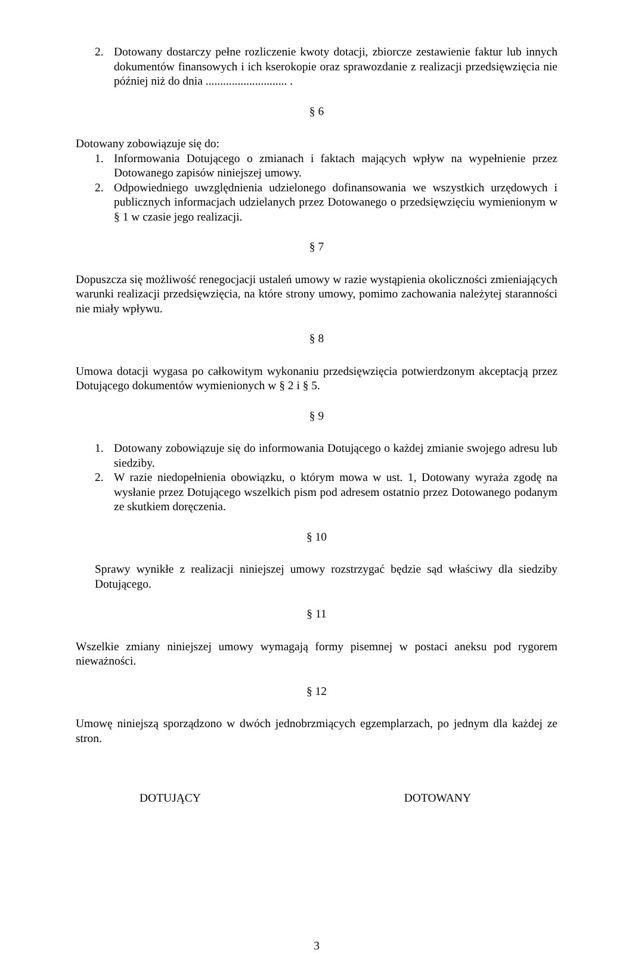2. Dotowany dostarczy pełne rozliczenie kwoty dotacji, zbiorcze zestawienie faktur lub innych dokumentów finansowych i ich kserokopie oraz sprawozdanie z realizacji przedsięwzięcia nie później niż do dnia ............................ .
§ 6
Dotowany zobowiązuje się do:
1. Informowania Dotującego o zmianach i faktach mających wpływ na wypełnienie przez Dotowanego zapisów niniejszej umowy.
2. Odpowiedniego uwzględnienia udzielonego dofinansowania we wszystkich urzędowych i publicznych informacjach udzielanych przez Dotowanego o przedsięwzięciu wymienionym w § 1 w czasie jego realizacji.
§ 7
Dopuszcza się możliwość renegocjacji ustaleń umowy w razie wystąpienia okoliczności zmieniających warunki realizacji przedsięwzięcia, na które strony umowy, pomimo zachowania należytej staranności nie miały wpływu.
§ 8
Umowa dotacji wygasa po całkowitym wykonaniu przedsięwzięcia potwierdzonym akceptacją przez Dotującego dokumentów wymienionych w § 2 i § 5.
§ 9
1. Dotowany zobowiązuje się do informowania Dotującego o każdej zmianie swojego adresu lub siedziby.
2. W razie niedopełnienia obowiązku, o którym mowa w ust. 1, Dotowany wyraża zgodę na wysłanie przez Dotującego wszelkich pism pod adresem ostatnio przez Dotowanego podanym ze skutkiem doręczenia.
§ 10
Sprawy wynikłe z realizacji niniejszej umowy rozstrzygać będzie sąd właściwy dla siedziby Dotującego.
§ 11
Wszelkie zmiany niniejszej umowy wymagają formy pisemnej w postaci aneksu pod rygorem nieważności.
§ 12
Umowę niniejszą sporządzono w dwóch jednobrzmiących egzemplarzach, po jednym dla każdej ze stron.
DOTUJĄCY DOTOWANY
3